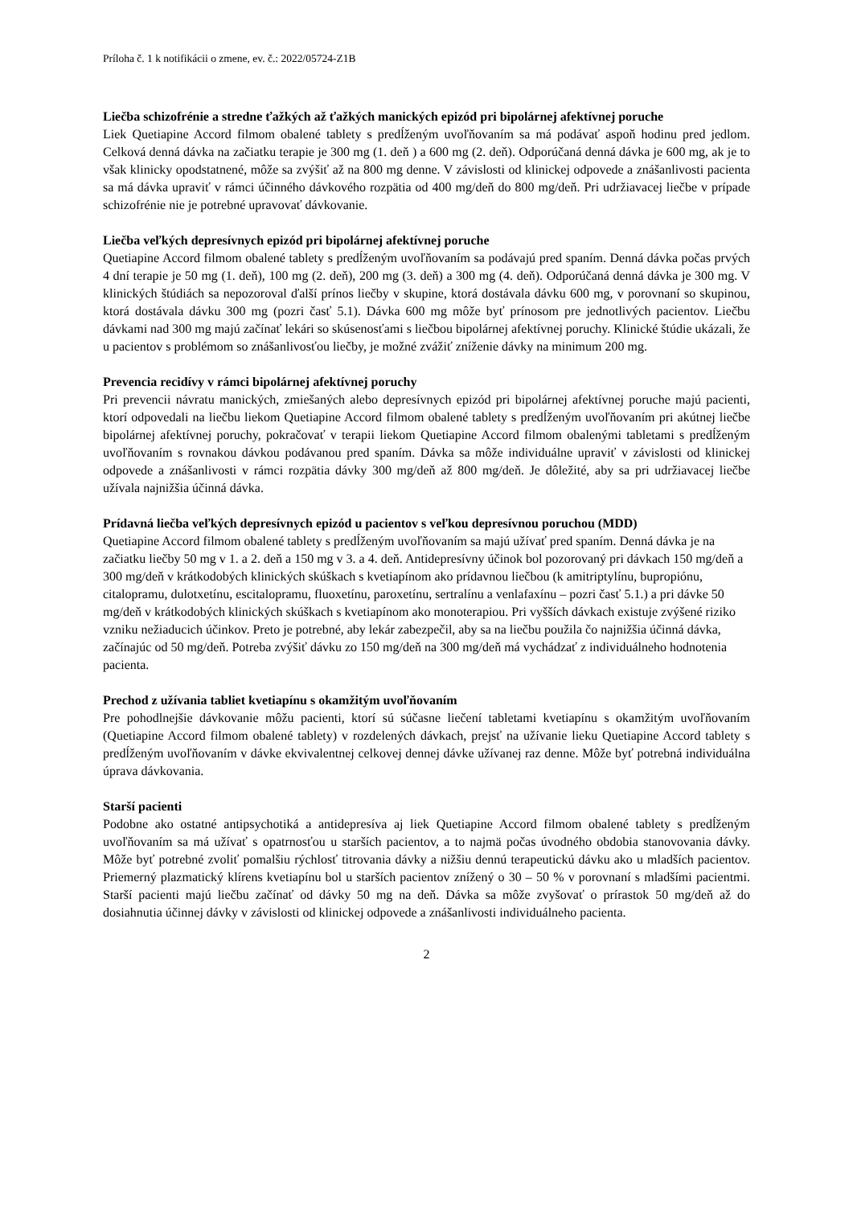Príloha č. 1 k notifikácii o zmene, ev. č.: 2022/05724-Z1B
Liečba schizofrénie a stredne ťažkých až ťažkých manických epizód pri bipolárnej afektívnej poruche
Liek Quetiapine Accord filmom obalené tablety s predĺženým uvoľňovaním sa má podávať aspoň hodinu pred jedlom. Celková denná dávka na začiatku terapie je 300 mg (1. deň ) a 600 mg (2. deň). Odporúčaná denná dávka je 600 mg, ak je to však klinicky opodstatnené, môže sa zvýšiť až na 800 mg denne. V závislosti od klinickej odpovede a znášanlivosti pacienta sa má dávka upraviť v rámci účinného dávkového rozpätia od 400 mg/deň do 800 mg/deň. Pri udržiavacej liečbe v prípade schizofrénie nie je potrebné upravovať dávkovanie.
Liečba veľkých depresívnych epizód pri bipolárnej afektívnej poruche
Quetiapine Accord filmom obalené tablety s predĺženým uvoľňovaním sa podávajú pred spaním. Denná dávka počas prvých 4 dní terapie je 50 mg (1. deň), 100 mg (2. deň), 200 mg (3. deň) a 300 mg (4. deň). Odporúčaná denná dávka je 300 mg. V klinických štúdiách sa nepozoroval ďalší prínos liečby v skupine, ktorá dostávala dávku 600 mg, v porovnaní so skupinou, ktorá dostávala dávku 300 mg (pozri časť 5.1). Dávka 600 mg môže byť prínosom pre jednotlivých pacientov. Liečbu dávkami nad 300 mg majú začínať lekári so skúsenosťami s liečbou bipolárnej afektívnej poruchy. Klinické štúdie ukázali, že u pacientov s problémom so znášanlivosťou liečby, je možné zvážiť zníženie dávky na minimum 200 mg.
Prevencia recidívy v rámci bipolárnej afektívnej poruchy
Pri prevencii návratu manických, zmiešaných alebo depresívnych epizód pri bipolárnej afektívnej poruche majú pacienti, ktorí odpovedali na liečbu liekom Quetiapine Accord filmom obalené tablety s predĺženým uvoľňovaním pri akútnej liečbe bipolárnej afektívnej poruchy, pokračovať v terapii liekom Quetiapine Accord filmom obalenými tabletami s predĺženým uvoľňovaním s rovnakou dávkou podávanou pred spaním. Dávka sa môže individuálne upraviť v závislosti od klinickej odpovede a znášanlivosti v rámci rozpätia dávky 300 mg/deň až 800 mg/deň. Je dôležité, aby sa pri udržiavacej liečbe užívala najnižšia účinná dávka.
Prídavná liečba veľkých depresívnych epizód u pacientov s veľkou depresívnou poruchou (MDD)
Quetiapine Accord filmom obalené tablety s predĺženým uvoľňovaním sa majú užívať pred spaním. Denná dávka je na začiatku liečby 50 mg v 1. a 2. deň a 150 mg v 3. a 4. deň. Antidepresívny účinok bol pozorovaný pri dávkach 150 mg/deň a 300 mg/deň v krátkodobých klinických skúškach s kvetiapínom ako prídavnou liečbou (k amitriptylínu, bupropiónu, citalopramu, dulotxetínu, escitalopramu, fluoxetínu, paroxetínu, sertralínu a venlafaxínu – pozri časť 5.1.) a pri dávke 50 mg/deň v krátkodobých klinických skúškach s kvetiapínom ako monoterapiou. Pri vyšších dávkach existuje zvýšené riziko vzniku nežiaducich účinkov. Preto je potrebné, aby lekár zabezpečil, aby sa na liečbu použila čo najnižšia účinná dávka, začínajúc od 50 mg/deň. Potreba zvýšiť dávku zo 150 mg/deň na 300 mg/deň má vychádzať z individuálneho hodnotenia pacienta.
Prechod z užívania tabliet kvetiapínu s okamžitým uvoľňovaním
Pre pohodlnejšie dávkovanie môžu pacienti, ktorí sú súčasne liečení tabletami kvetiapínu s okamžitým uvoľňovaním (Quetiapine Accord filmom obalené tablety) v rozdelených dávkach, prejsť na užívanie lieku Quetiapine Accord tablety s predĺženým uvoľňovaním v dávke ekvivalentnej celkovej dennej dávke užívanej raz denne. Môže byť potrebná individuálna úprava dávkovania.
Starší pacienti
Podobne ako ostatné antipsychotiká a antidepresíva aj liek Quetiapine Accord filmom obalené tablety s predĺženým uvoľňovaním sa má užívať s opatrnosťou u starších pacientov, a to najmä počas úvodného obdobia stanovovania dávky. Môže byť potrebné zvoliť pomalšiu rýchlosť titrovania dávky a nižšiu dennú terapeutickú dávku ako u mladších pacientov. Priemerný plazmatický klírens kvetiapínu bol u starších pacientov znížený o 30 – 50 % v porovnaní s mladšími pacientmi. Starší pacienti majú liečbu začínať od dávky 50 mg na deň. Dávka sa môže zvyšovať o prírastok 50 mg/deň až do dosiahnutia účinnej dávky v závislosti od klinickej odpovede a znášanlivosti individuálneho pacienta.
2